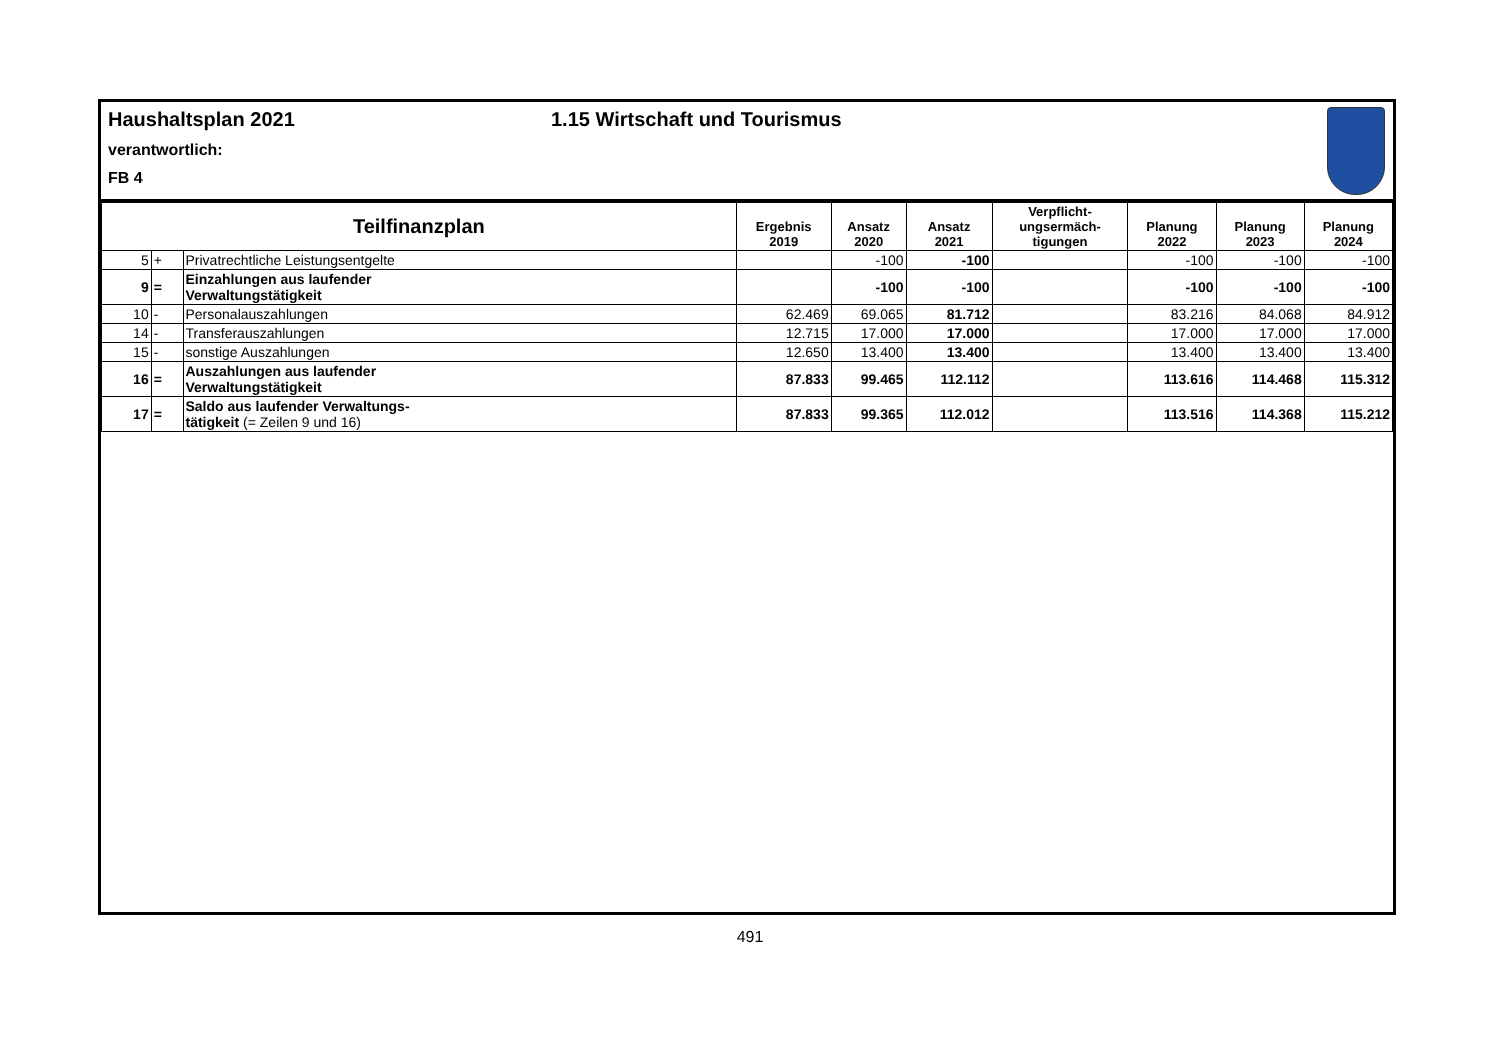Haushaltsplan 2021 1.15 Wirtschaft und Tourismus
verantwortlich:
FB 4
| Teilfinanzplan | | | Ergebnis 2019 | Ansatz 2020 | Ansatz 2021 | Verpflicht- ungsermäch- tigungen | Planung 2022 | Planung 2023 | Planung 2024 |
| --- | --- | --- | --- | --- | --- | --- | --- | --- | --- |
| 5 | + | Privatrechtliche Leistungsentgelte | | -100 | -100 | | -100 | -100 | -100 |
| 9 | = | Einzahlungen aus laufender Verwaltungstätigkeit | | -100 | -100 | | -100 | -100 | -100 |
| 10 | - | Personalauszahlungen | 62.469 | 69.065 | 81.712 | | 83.216 | 84.068 | 84.912 |
| 14 | - | Transferauszahlungen | 12.715 | 17.000 | 17.000 | | 17.000 | 17.000 | 17.000 |
| 15 | - | sonstige Auszahlungen | 12.650 | 13.400 | 13.400 | | 13.400 | 13.400 | 13.400 |
| 16 | = | Auszahlungen aus laufender Verwaltungstätigkeit | 87.833 | 99.465 | 112.112 | | 113.616 | 114.468 | 115.312 |
| 17 | = | Saldo aus laufender Verwaltungs- tätigkeit (= Zeilen 9 und 16) | 87.833 | 99.365 | 112.012 | | 113.516 | 114.368 | 115.212 |
491